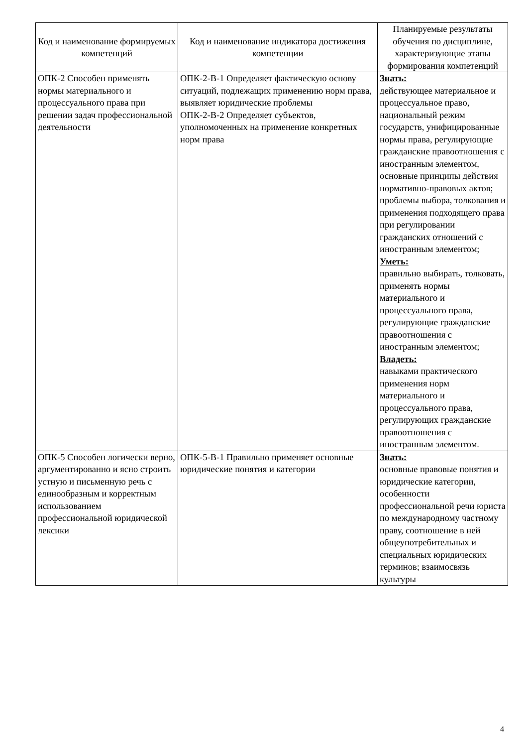| Код и наименование формируемых компетенций | Код и наименование индикатора достижения компетенции | Планируемые результаты обучения по дисциплине, характеризующие этапы формирования компетенций |
| --- | --- | --- |
| ОПК-2 Способен применять нормы материального и процессуального права при решении задач профессиональной деятельности | ОПК-2-В-1 Определяет фактическую основу ситуаций, подлежащих применению норм права, выявляет юридические проблемы ОПК-2-В-2 Определяет субъектов, уполномоченных на применение конкретных норм права | Знать: действующее материальное и процессуальное право, национальный режим государств, унифицированные нормы права, регулирующие гражданские правоотношения с иностранным элементом, основные принципы действия нормативно-правовых актов; проблемы выбора, толкования и применения подходящего права при регулировании гражданских отношений с иностранным элементом; Уметь: правильно выбирать, толковать, применять нормы материального и процессуального права, регулирующие гражданские правоотношения с иностранным элементом; Владеть: навыками практического применения норм материального и процессуального права, регулирующих гражданские правоотношения с иностранным элементом. |
| ОПК-5 Способен логически верно, аргументированно и ясно строить устную и письменную речь с единообразным и корректным использованием профессиональной юридической лексики | ОПК-5-В-1 Правильно применяет основные юридические понятия и категории | Знать: основные правовые понятия и юридические категории, особенности профессиональной речи юриста по международному частному праву, соотношение в ней общеупотребительных и специальных юридических терминов; взаимосвязь культуры |
4